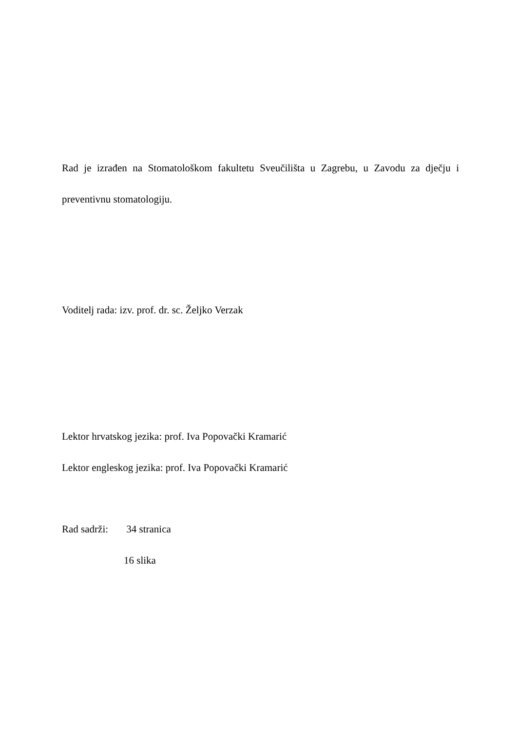Rad je izrađen na Stomatološkom fakultetu Sveučilišta u Zagrebu, u Zavodu za dječju i preventivnu stomatologiju.
Voditelj rada: izv. prof. dr. sc. Željko Verzak
Lektor hrvatskog jezika: prof. Iva Popovački Kramarić
Lektor engleskog jezika: prof. Iva Popovački Kramarić
Rad sadrži: 34 stranica
16 slika